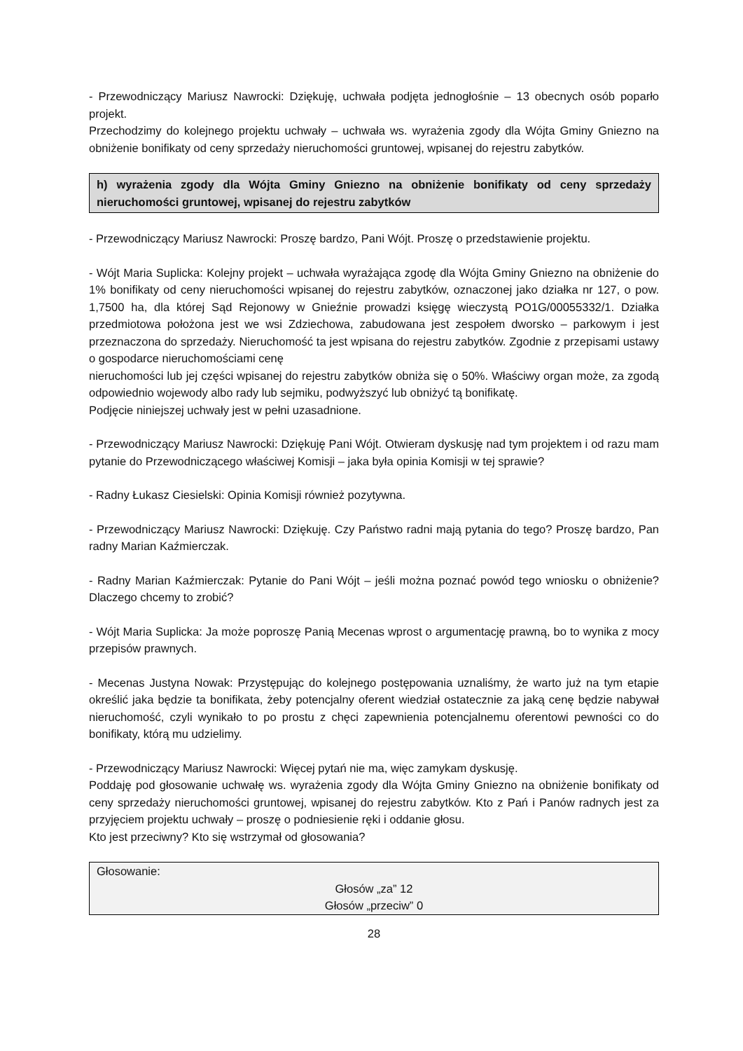- Przewodniczący Mariusz Nawrocki: Dziękuję, uchwała podjęta jednogłośnie – 13 obecnych osób poparło projekt.
Przechodzimy do kolejnego projektu uchwały – uchwała ws. wyrażenia zgody dla Wójta Gminy Gniezno na obniżenie bonifikaty od ceny sprzedaży nieruchomości gruntowej, wpisanej do rejestru zabytków.
h) wyrażenia zgody dla Wójta Gminy Gniezno na obniżenie bonifikaty od ceny sprzedaży nieruchomości gruntowej, wpisanej do rejestru zabytków
- Przewodniczący Mariusz Nawrocki: Proszę bardzo, Pani Wójt. Proszę o przedstawienie projektu.
- Wójt Maria Suplicka: Kolejny projekt – uchwała wyrażająca zgodę dla Wójta Gminy Gniezno na obniżenie do 1% bonifikaty od ceny nieruchomości wpisanej do rejestru zabytków, oznaczonej jako działka nr 127, o pow. 1,7500 ha, dla której Sąd Rejonowy w Gnieźnie prowadzi księgę wieczystą PO1G/00055332/1. Działka przedmiotowa położona jest we wsi Zdziechowa, zabudowana jest zespołem dworsko – parkowym i jest przeznaczona do sprzedaży. Nieruchomość ta jest wpisana do rejestru zabytków. Zgodnie z przepisami ustawy o gospodarce nieruchomościami cenę
nieruchomości lub jej części wpisanej do rejestru zabytków obniża się o 50%. Właściwy organ może, za zgodą odpowiednio wojewody albo rady lub sejmiku, podwyższyć lub obniżyć tą bonifikatę.
Podjęcie niniejszej uchwały jest w pełni uzasadnione.
- Przewodniczący Mariusz Nawrocki: Dziękuję Pani Wójt. Otwieram dyskusję nad tym projektem i od razu mam pytanie do Przewodniczącego właściwej Komisji – jaka była opinia Komisji w tej sprawie?
- Radny Łukasz Ciesielski: Opinia Komisji również pozytywna.
- Przewodniczący Mariusz Nawrocki: Dziękuję. Czy Państwo radni mają pytania do tego? Proszę bardzo, Pan radny Marian Kaźmierczak.
- Radny Marian Kaźmierczak: Pytanie do Pani Wójt – jeśli można poznać powód tego wniosku o obniżenie? Dlaczego chcemy to zrobić?
- Wójt Maria Suplicka: Ja może poproszę Panią Mecenas wprost o argumentację prawną, bo to wynika z mocy przepisów prawnych.
- Mecenas Justyna Nowak: Przystępując do kolejnego postępowania uznaliśmy, że warto już na tym etapie określić jaka będzie ta bonifikata, żeby potencjalny oferent wiedział ostatecznie za jaką cenę będzie nabywał nieruchomość, czyli wynikało to po prostu z chęci zapewnienia potencjalnemu oferentowi pewności co do bonifikaty, którą mu udzielimy.
- Przewodniczący Mariusz Nawrocki: Więcej pytań nie ma, więc zamykam dyskusję.
Poddaję pod głosowanie uchwałę ws. wyrażenia zgody dla Wójta Gminy Gniezno na obniżenie bonifikaty od ceny sprzedaży nieruchomości gruntowej, wpisanej do rejestru zabytków. Kto z Pań i Panów radnych jest za przyjęciem projektu uchwały – proszę o podniesienie ręki i oddanie głosu.
Kto jest przeciwny? Kto się wstrzymał od głosowania?
Głosowanie:
Głosów „za” 12
Głosów „przeciw” 0
28